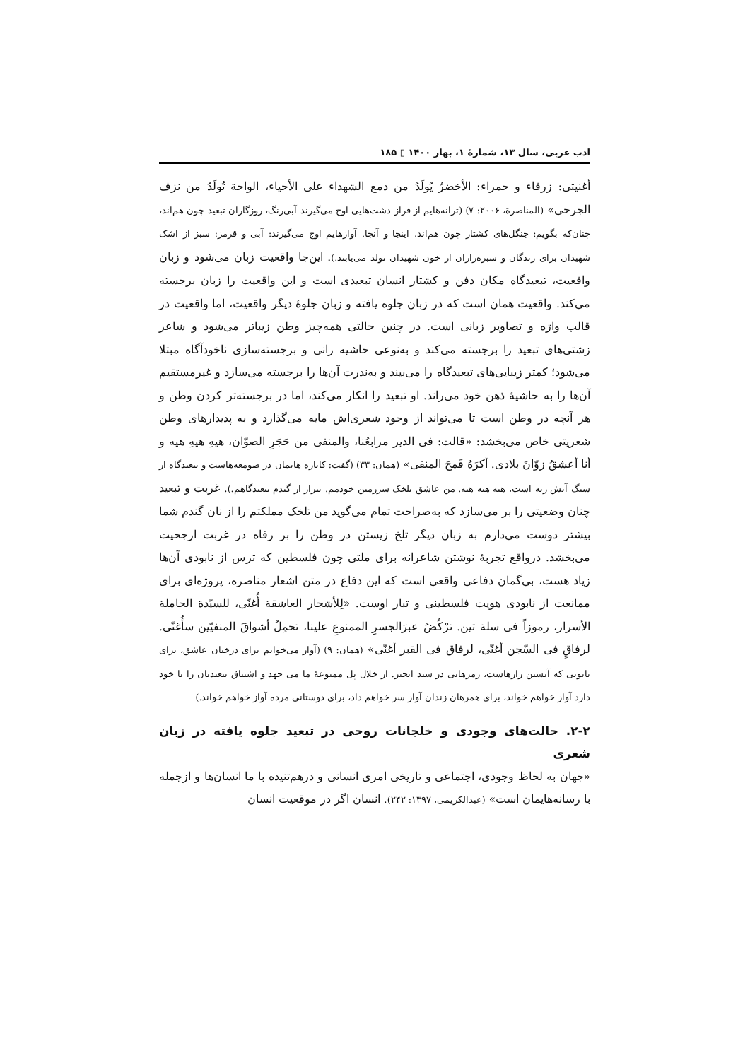ادب عربی، سال ۱۳، شمارهٔ ۱، بهار ۱۴۰۰ ▯ ۱۸۵
أغنيتی: زرقاء و حمراء: الأخضرُ يُولَدُ من دمع الشهداء علی الأحياء، الواحة تُولَدُ من نزف الجرحی» (المناصرة، ۲۰۰۶: ۷) (ترانه‌هایم از فراز دشت‌هایی اوج می‌گیرند آبی‌رنگ، روزگاران تبعید چون هم‌اند، چنان‌که بگویم: جنگل‌های کشتار چون هم‌اند، اینجا و آنجا. آوازهایم اوج می‌گیرند: آبی و قرمز: سبز از اشک شهیدان برای زندگان و سبزه‌زاران از خون شهیدان تولد می‌یابند.). این‌جا واقعیت زبان می‌شود و زبان واقعیت، تبعیدگاه مکان دفن و کشتار انسان تبعیدی است و این واقعیت را زبان برجسته می‌کند. واقعیت همان است که در زبان جلوه یافته و زبان جلوهٔ دیگر واقعیت، اما واقعیت در قالب واژه و تصاویر زبانی است. در چنین حالتی همه‌چیز وطن زیباتر می‌شود و شاعر زشتی‌های تبعید را برجسته می‌کند و به‌نوعی حاشیه رانی و برجسته‌سازی ناخودآگاه مبتلا می‌شود؛ کمتر زیبایی‌های تبعیدگاه را می‌بیند و به‌ندرت آن‌ها را برجسته می‌سازد و غیرمستقیم آن‌ها را به حاشیهٔ ذهن خود می‌راند. او تبعید را انکار می‌کند، اما در برجسته‌تر کردن وطن و هر آنچه در وطن است تا می‌تواند از وجود شعری‌اش مایه می‌گذارد و به پدیدارهای وطن شعریتی خاص می‌بخشد: «قالت: فی الدير مرابعُنا، والمنفی من حَجَرِ الصوّان، هيهِ هيهِ هيه و أنا أعشقُ زوّانَ بلادی. أكرَهُ قَمحَ المنفی» (همان: ۳۳) (گفت: کاباره هایمان در صومعه‌هاست و تبعیدگاه از سنگ آتش زنه است، هیه هیه هیه. من عاشق تلخک سرزمین خودمم. بیزار از گندم تبعیدگاهم.). غربت و تبعید چنان وضعیتی را بر می‌سازد که به‌صراحت تمام می‌گوید من تلخک مملکتم را از نان گندم شما بیشتر دوست می‌دارم به زبان دیگر تلخ زیستن در وطن را بر رفاه در غربت ارجحیت می‌بخشد. درواقع تجربهٔ نوشتن شاعرانه برای ملتی چون فلسطین که ترس از نابودی آن‌ها زیاد هست، بی‌گمان دفاعی واقعی است که این دفاع در متن اشعار مناصره، پروژه‌ای برای ممانعت از نابودی هویت فلسطینی و تبار اوست. «لِلأشجار العاشقة أُغنّی، للسيّدة الحاملة الأسرار، رموزاً فی سلة تين. ترْكُضُ عبرَالجسرِ الممنوعِ علينا، تحمِلُ أشواقَ المنفيّين سأُغنّی. لرفاقٍ فی السّجن أغنّی، لرفاق فی القبر أغنّی» (همان: ۹) (آواز می‌خوانم برای درختان عاشق، برای بانویی که آبستن رازهاست، رمزهایی در سبد انجیر. از خلال پل ممنوعهٔ ما می جهد و اشتیاق تبعیدیان را با خود دارد آواز خواهم خواند، برای همرهان زندان آواز سر خواهم داد، برای دوستانی مرده آواز خواهم خواند.)
۲-۲. حالت‌های وجودی و خلجانات روحی در تبعید جلوه یافته در زبان شعری
«جهان به لحاظ وجودی، اجتماعی و تاریخی امری انسانی و درهم‌تنیده با ما انسان‌ها و ازجمله با رسانه‌هایمان است» (عبدالکریمی، ۱۳۹۷: ۲۴۲). انسان اگر در موقعیت انسان